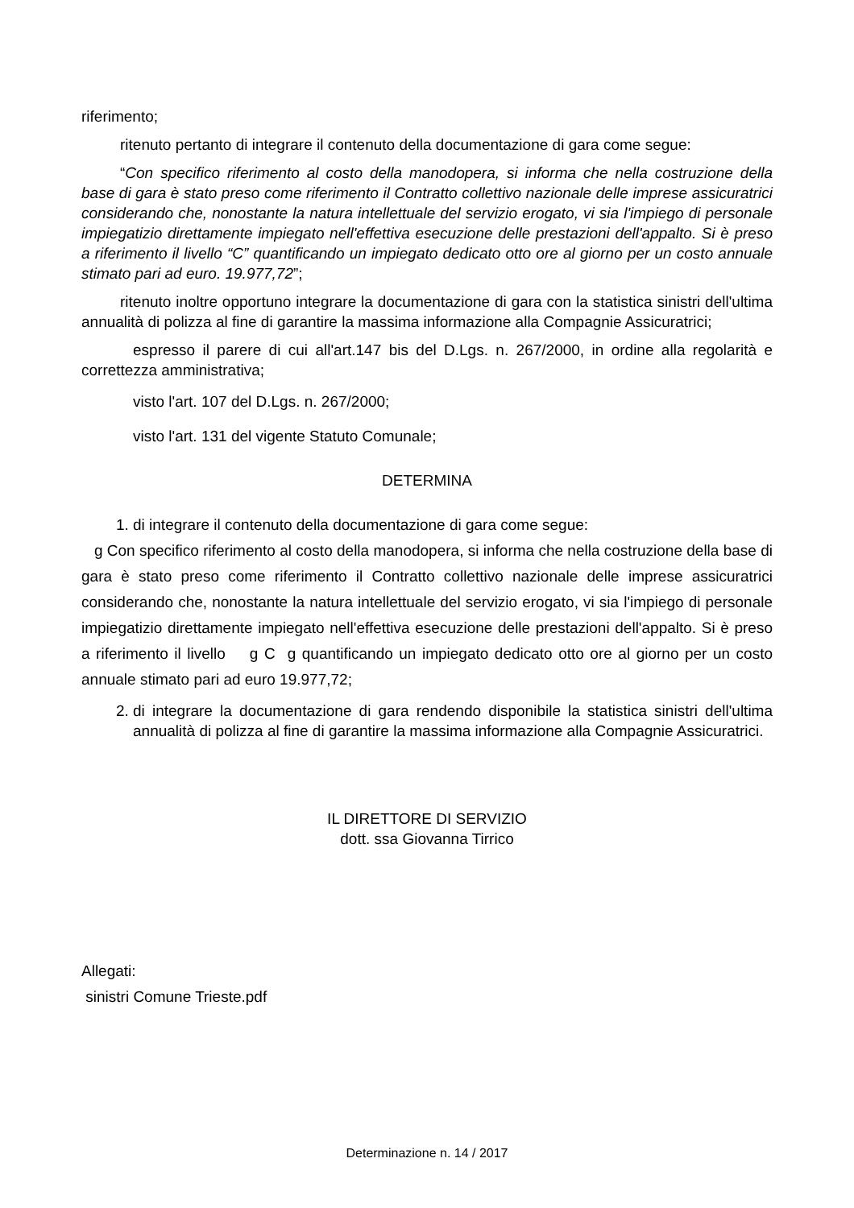riferimento;
ritenuto pertanto di integrare il contenuto della documentazione di gara come segue:
“Con specifico riferimento al costo della manodopera, si informa che nella costruzione della base di gara è stato preso come riferimento il Contratto collettivo nazionale delle imprese assicuratrici considerando che, nonostante la natura intellettuale del servizio erogato, vi sia l'impiego di personale impiegatizio direttamente impiegato nell'effettiva esecuzione delle prestazioni dell'appalto. Si è preso a riferimento il livello “C” quantificando un impiegato dedicato otto ore al giorno per un costo annuale stimato pari ad euro. 19.977,72”;
ritenuto inoltre opportuno integrare la documentazione di gara con la statistica sinistri dell'ultima annualità di polizza al fine di garantire la massima informazione alla Compagnie Assicuratrici;
espresso il parere di cui all'art.147 bis del D.Lgs. n. 267/2000, in ordine alla regolarità e correttezza amministrativa;
visto l'art. 107 del D.Lgs. n. 267/2000;
visto l'art. 131 del vigente Statuto Comunale;
DETERMINA
1. di integrare il contenuto della documentazione di gara come segue:
g Con specifico riferimento al costo della manodopera, si informa che nella costruzione della base di gara è stato preso come riferimento il Contratto collettivo nazionale delle imprese assicuratrici considerando che, nonostante la natura intellettuale del servizio erogato, vi sia l'impiego di personale impiegatizio direttamente impiegato nell'effettiva esecuzione delle prestazioni dell'appalto. Si è preso a riferimento il livello g C g quantificando un impiegato dedicato otto ore al giorno per un costo annuale stimato pari ad euro 19.977,72;
2. di integrare la documentazione di gara rendendo disponibile la statistica sinistri dell'ultima annualità di polizza al fine di garantire la massima informazione alla Compagnie Assicuratrici.
IL DIRETTORE DI SERVIZIO
dott. ssa Giovanna Tirrico
Allegati:
sinistri Comune Trieste.pdf
Determinazione n. 14 / 2017